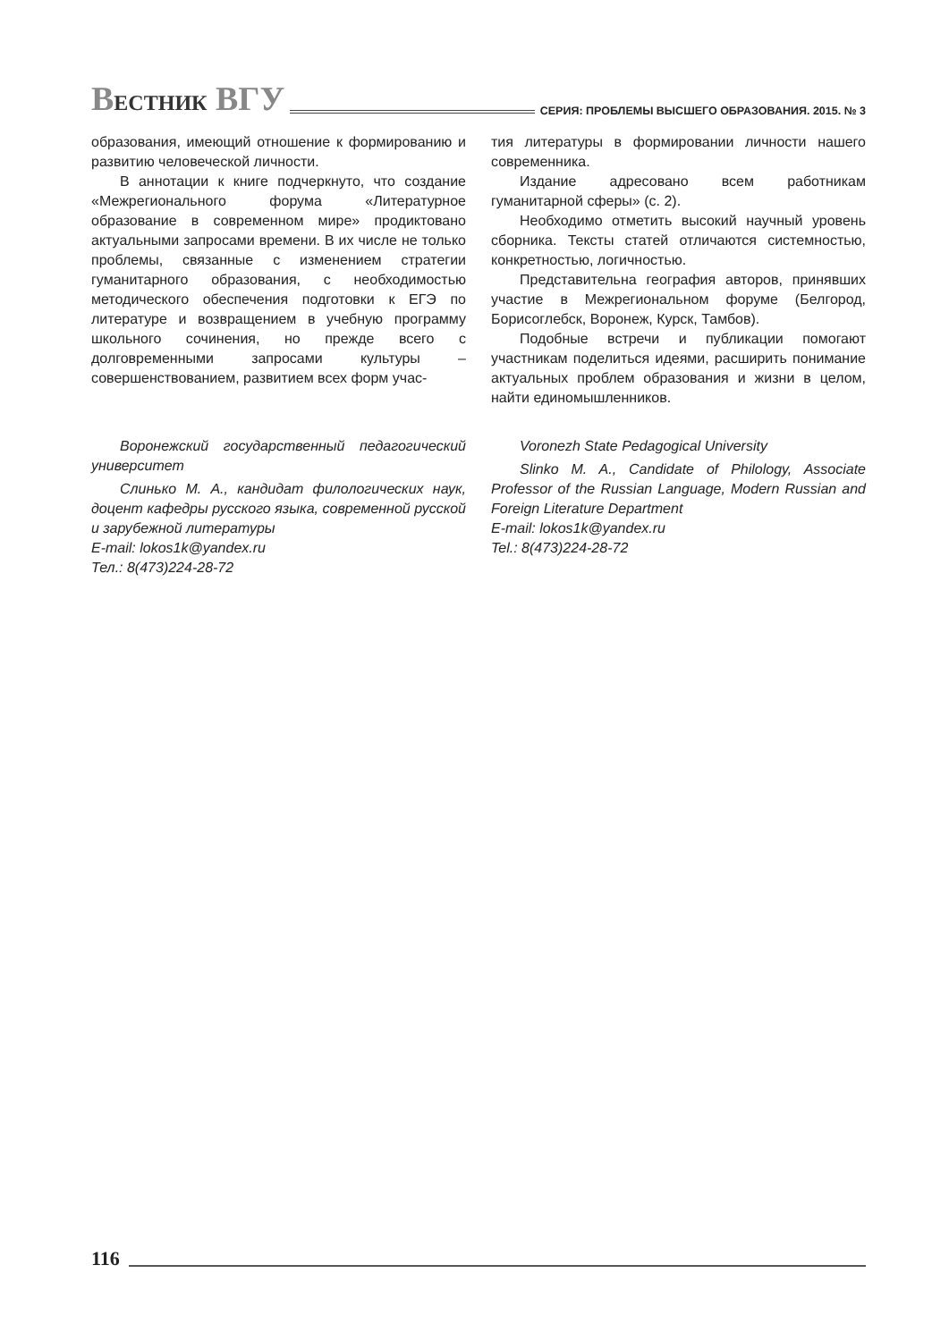ВЕСТНИК ВГУ
СЕРИЯ: ПРОБЛЕМЫ ВЫСШЕГО ОБРАЗОВАНИЯ. 2015. № 3
образования, имеющий отношение к формированию и развитию человеческой личности.
В аннотации к книге подчеркнуто, что создание «Межрегионального форума «Литературное образование в современном мире» продиктовано актуальными запросами времени. В их числе не только проблемы, связанные с изменением стратегии гуманитарного образования, с необходимостью методического обеспечения подготовки к ЕГЭ по литературе и возвращением в учебную программу школьного сочинения, но прежде всего с долговременными запросами культуры – совершенствованием, развитием всех форм учас-
тия литературы в формировании личности нашего современника.
Издание адресовано всем работникам гуманитарной сферы» (с. 2).
Необходимо отметить высокий научный уровень сборника. Тексты статей отличаются системностью, конкретностью, логичностью.
Представительна география авторов, принявших участие в Межрегиональном форуме (Белгород, Борисоглебск, Воронеж, Курск, Тамбов).
Подобные встречи и публикации помогают участникам поделиться идеями, расширить понимание актуальных проблем образования и жизни в целом, найти единомышленников.
Воронежский государственный педагогический университет
Слинько М. А., кандидат филологических наук, доцент кафедры русского языка, современной русской и зарубежной литературы
E-mail: lokos1k@yandex.ru
Тел.: 8(473)224-28-72
Voronezh State Pedagogical University
Slinko M. A., Candidate of Philology, Associate Professor of the Russian Language, Modern Russian and Foreign Literature Department
E-mail: lokos1k@yandex.ru
Tel.: 8(473)224-28-72
116